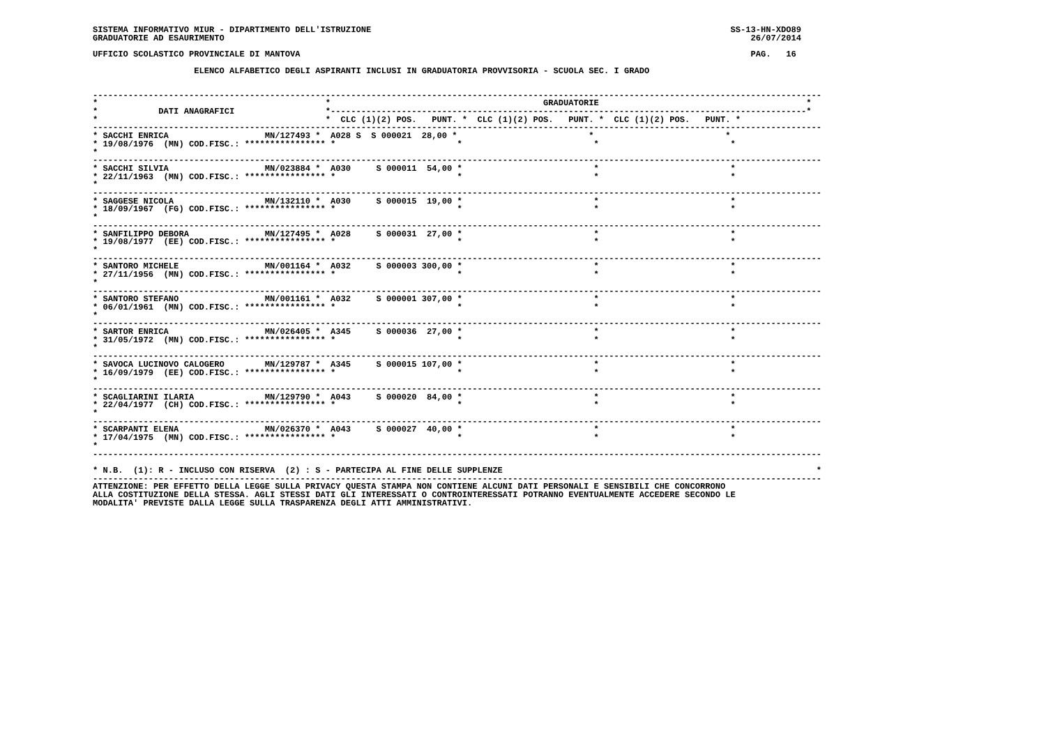SISTEMA INFORMATIVO MIUR - DIPARTIMENTO DELL'ISTRUZIONE                                                                       SS-13-HN-XDO89
GRADUATORIE AD ESAURIMENTO                                                                                                        26/07/2014

UFFICIO SCOLASTICO PROVINCIALE DI MANTOVA                                                                                         PAG.   16

                    ELENCO ALFABETICO DEGLI ASPIRANTI INCLUSI IN GRADUATORIA PROVVISORIA - SCUOLA SEC. I GRADO


------------------------------------------------------------------------------------------------------------------------------------------------
*                                             *                                          GRADUATORIE                                         *
*            DATI ANAGRAFICI                  *----------------------------------------------------------------------------------------------*
*                                             *  CLC (1)(2) POS.   PUNT. *  CLC (1)(2) POS.   PUNT. *  CLC (1)(2) POS.   PUNT. *
------------------------------------------------------------------------------------------------------------------------------------------------
* SACCHI ENRICA                   MN/127493 *  A028 S  S 000021  28,00 *                          *                          *
* 19/08/1976  (MN) COD.FISC.: **************** *                        *                          *                          *
*
------------------------------------------------------------------------------------------------------------------------------------------------
* SACCHI SILVIA                   MN/023884 *  A030     S 000011  54,00 *                          *                          *
* 22/11/1963  (MN) COD.FISC.: **************** *                        *                          *                          *
*
------------------------------------------------------------------------------------------------------------------------------------------------
* SAGGESE NICOLA                  MN/132110 *  A030     S 000015  19,00 *                          *                          *
* 18/09/1967  (FG) COD.FISC.: **************** *                        *                          *                          *
*
------------------------------------------------------------------------------------------------------------------------------------------------
* SANFILIPPO DEBORA               MN/127495 *  A028     S 000031  27,00 *                          *                          *
* 19/08/1977  (EE) COD.FISC.: **************** *                        *                          *                          *
*
------------------------------------------------------------------------------------------------------------------------------------------------
* SANTORO MICHELE                 MN/001164 *  A032     S 000003 300,00 *                          *                          *
* 27/11/1956  (MN) COD.FISC.: **************** *                        *                          *                          *
*
------------------------------------------------------------------------------------------------------------------------------------------------
* SANTORO STEFANO                 MN/001161 *  A032     S 000001 307,00 *                          *                          *
* 06/01/1961  (MN) COD.FISC.: **************** *                        *                          *                          *
*
------------------------------------------------------------------------------------------------------------------------------------------------
* SARTOR ENRICA                   MN/026405 *  A345     S 000036  27,00 *                          *                          *
* 31/05/1972  (MN) COD.FISC.: **************** *                        *                          *                          *
*
------------------------------------------------------------------------------------------------------------------------------------------------
* SAVOCA LUCINOVO CALOGERO        MN/129787 *  A345     S 000015 107,00 *                          *                          *
* 16/09/1979  (EE) COD.FISC.: **************** *                        *                          *                          *
*
------------------------------------------------------------------------------------------------------------------------------------------------
* SCAGLIARINI ILARIA              MN/129790 *  A043     S 000020  84,00 *                          *                          *
* 22/04/1977  (CH) COD.FISC.: **************** *                        *                          *                          *
*
------------------------------------------------------------------------------------------------------------------------------------------------
* SCARPANTI ELENA                 MN/026370 *  A043     S 000027  40,00 *                          *                          *
* 17/04/1975  (MN) COD.FISC.: **************** *                        *                          *                          *
*
------------------------------------------------------------------------------------------------------------------------------------------------

* N.B.  (1): R - INCLUSO CON RISERVA  (2) : S - PARTECIPA AL FINE DELLE SUPPLENZE                                                              *
------------------------------------------------------------------------------------------------------------------------------------------------
ATTENZIONE: PER EFFETTO DELLA LEGGE SULLA PRIVACY QUESTA STAMPA NON CONTIENE ALCUNI DATI PERSONALI E SENSIBILI CHE CONCORRONO
ALLA COSTITUZIONE DELLA STESSA. AGLI STESSI DATI GLI INTERESSATI O CONTROINTERESSATI POTRANNO EVENTUALMENTE ACCEDERE SECONDO LE
MODALITA' PREVISTE DALLA LEGGE SULLA TRASPARENZA DEGLI ATTI AMMINISTRATIVI.